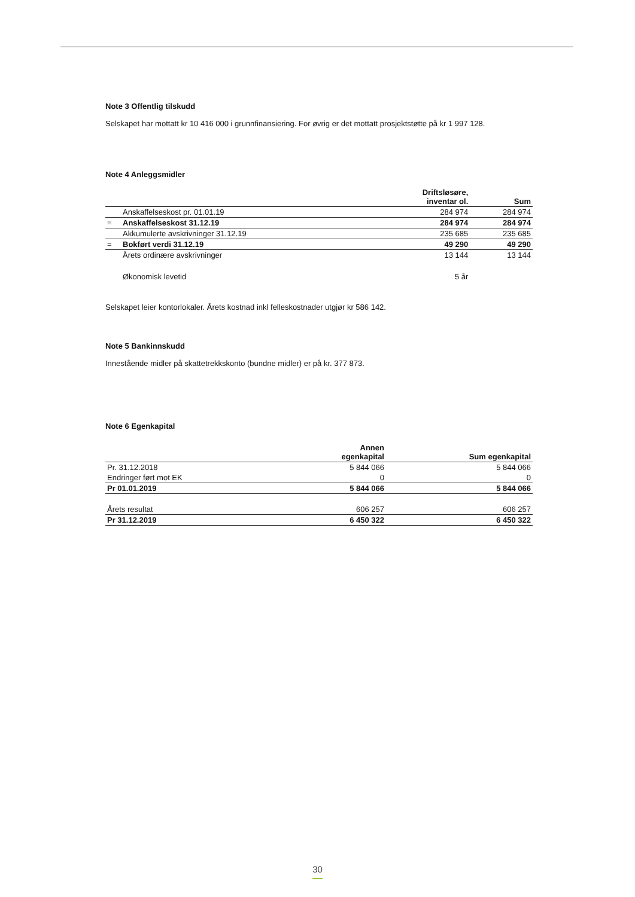Note 3 Offentlig tilskudd
Selskapet har mottatt kr 10 416 000 i grunnfinansiering. For øvrig er det mottatt prosjektstøtte på kr 1 997 128.
Note 4 Anleggsmidler
| | | Driftsløsøre, inventar ol. | Sum |
| --- | --- | --- | --- |
| | Anskaffelseskost pr. 01.01.19 | 284 974 | 284 974 |
| = | Anskaffelseskost 31.12.19 | 284 974 | 284 974 |
| | Akkumulerte avskrivninger 31.12.19 | 235 685 | 235 685 |
| = | Bokført verdi 31.12.19 | 49 290 | 49 290 |
| | Årets ordinære avskrivninger | 13 144 | 13 144 |
| | Økonomisk levetid | 5 år | |
Selskapet leier kontorlokaler. Årets kostnad inkl felleskostnader utgjør kr 586 142.
Note 5 Bankinnskudd
Innestående midler på skattetrekkskonto (bundne midler) er på kr. 377 873.
Note 6 Egenkapital
| | Annen egenkapital | Sum egenkapital |
| --- | --- | --- |
| Pr. 31.12.2018 | 5 844 066 | 5 844 066 |
| Endringer ført mot EK | 0 | 0 |
| Pr 01.01.2019 | 5 844 066 | 5 844 066 |
| Årets resultat | 606 257 | 606 257 |
| Pr 31.12.2019 | 6 450 322 | 6 450 322 |
30